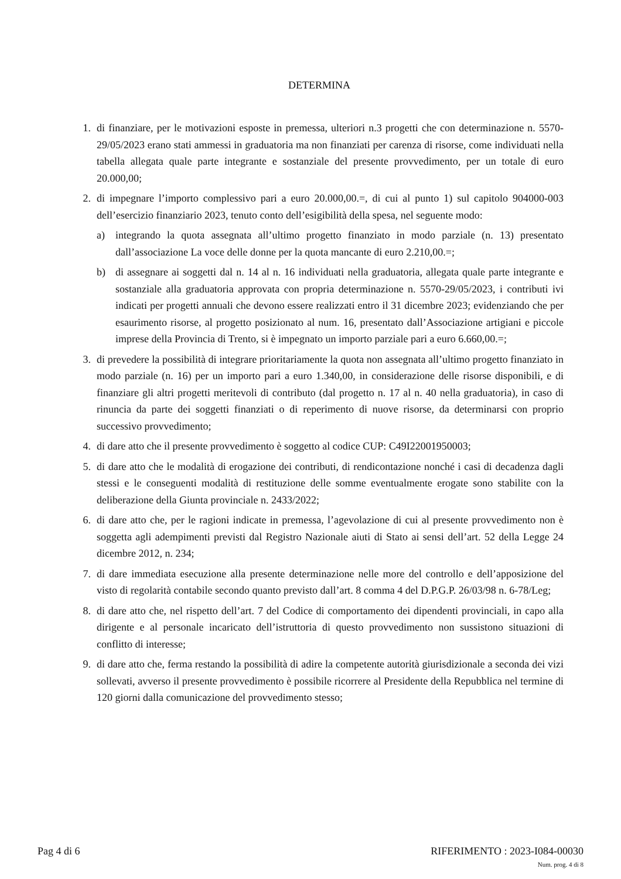DETERMINA
1. di finanziare, per le motivazioni esposte in premessa, ulteriori n.3 progetti che con determinazione n. 5570-29/05/2023 erano stati ammessi in graduatoria ma non finanziati per carenza di risorse, come individuati nella tabella allegata quale parte integrante e sostanziale del presente provvedimento, per un totale di euro 20.000,00;
2. di impegnare l’importo complessivo pari a euro 20.000,00.=, di cui al punto 1) sul capitolo 904000-003 dell’esercizio finanziario 2023, tenuto conto dell’esigibilità della spesa, nel seguente modo:
a) integrando la quota assegnata all’ultimo progetto finanziato in modo parziale (n. 13) presentato dall’associazione La voce delle donne per la quota mancante di euro 2.210,00.=;
b) di assegnare ai soggetti dal n. 14 al n. 16 individuati nella graduatoria, allegata quale parte integrante e sostanziale alla graduatoria approvata con propria determinazione n. 5570-29/05/2023, i contributi ivi indicati per progetti annuali che devono essere realizzati entro il 31 dicembre 2023; evidenziando che per esaurimento risorse, al progetto posizionato al num. 16, presentato dall’Associazione artigiani e piccole imprese della Provincia di Trento, si è impegnato un importo parziale pari a euro 6.660,00.=;
3. di prevedere la possibilità di integrare prioritariamente la quota non assegnata all’ultimo progetto finanziato in modo parziale (n. 16) per un importo pari a euro 1.340,00, in considerazione delle risorse disponibili, e di finanziare gli altri progetti meritevoli di contributo (dal progetto n. 17 al n. 40 nella graduatoria), in caso di rinuncia da parte dei soggetti finanziati o di reperimento di nuove risorse, da determinarsi con proprio successivo provvedimento;
4. di dare atto che il presente provvedimento è soggetto al codice CUP: C49I22001950003;
5. di dare atto che le modalità di erogazione dei contributi, di rendicontazione nonché i casi di decadenza dagli stessi e le conseguenti modalità di restituzione delle somme eventualmente erogate sono stabilite con la deliberazione della Giunta provinciale n. 2433/2022;
6. di dare atto che, per le ragioni indicate in premessa, l’agevolazione di cui al presente provvedimento non è soggetta agli adempimenti previsti dal Registro Nazionale aiuti di Stato ai sensi dell’art. 52 della Legge 24 dicembre 2012, n. 234;
7. di dare immediata esecuzione alla presente determinazione nelle more del controllo e dell’apposizione del visto di regolarità contabile secondo quanto previsto dall’art. 8 comma 4 del D.P.G.P. 26/03/98 n. 6-78/Leg;
8. di dare atto che, nel rispetto dell’art. 7 del Codice di comportamento dei dipendenti provinciali, in capo alla dirigente e al personale incaricato dell’istruttoria di questo provvedimento non sussistono situazioni di conflitto di interesse;
9. di dare atto che, ferma restando la possibilità di adire la competente autorità giurisdizionale a seconda dei vizi sollevati, avverso il presente provvedimento è possibile ricorrere al Presidente della Repubblica nel termine di 120 giorni dalla comunicazione del provvedimento stesso;
Pag 4 di 6 RIFERIMENTO : 2023-I084-00030
Num. prog. 4 di 8